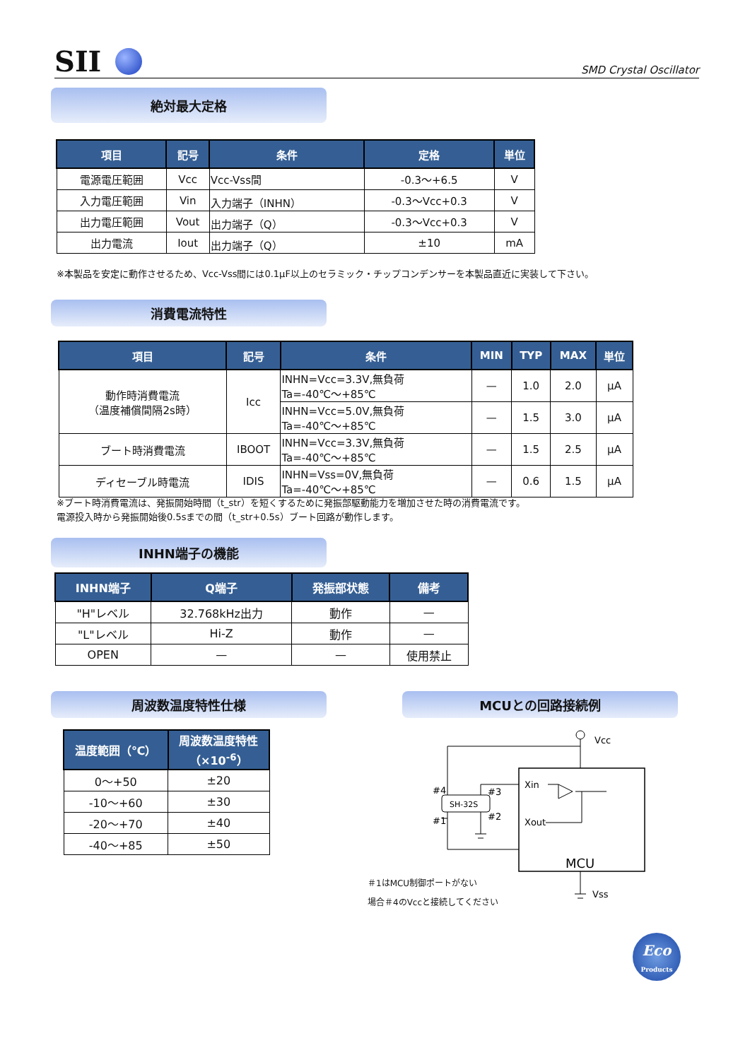SII
SMD Crystal Oscillator
絶対最大定格
| 項目 | 記号 | 条件 | 定格 | 単位 |
| --- | --- | --- | --- | --- |
| 電源電圧範囲 | Vcc | Vcc-Vss間 | -0.3～+6.5 | V |
| 入力電圧範囲 | Vin | 入力端子（INHN） | -0.3～Vcc+0.3 | V |
| 出力電圧範囲 | Vout | 出力端子（Q） | -0.3～Vcc+0.3 | V |
| 出力電流 | Iout | 出力端子（Q） | ±10 | mA |
※本製品を安定に動作させるため、Vcc-Vss間には0.1μF以上のセラミック・チップコンデンサーを本製品直近に実装して下さい。
消費電流特性
| 項目 | 記号 | 条件 | MIN | TYP | MAX | 単位 |
| --- | --- | --- | --- | --- | --- | --- |
| 動作時消費電流 （温度補償間隔2s時） | Icc | INHN=Vcc=3.3V,無負荷 Ta=-40℃～+85℃ | — | 1.0 | 2.0 | μA |
| | | INHN=Vcc=5.0V,無負荷 Ta=-40℃～+85℃ | — | 1.5 | 3.0 | μA |
| ブート時消費電流 | IBOOT | INHN=Vcc=3.3V,無負荷 Ta=-40℃～+85℃ | — | 1.5 | 2.5 | μA |
| ディセーブル時電流 | IDIS | INHN=Vss=0V,無負荷 Ta=-40℃～+85℃ | — | 0.6 | 1.5 | μA |
※ブート時消費電流は、発振開始時間（t_str）を短くするために発振部駆動能力を増加させた時の消費電流です。
電源投入時から発振開始後0.5sまでの間（t_str+0.5s）ブート回路が動作します。
INHN端子の機能
| INHN端子 | Q端子 | 発振部状態 | 備考 |
| --- | --- | --- | --- |
| "H"レベル | 32.768kHz出力 | 動作 | — |
| "L"レベル | Hi-Z | 動作 | — |
| OPEN | — | — | 使用禁止 |
周波数温度特性仕様 MCUとの回路接続例
| 温度範囲（℃） | 周波数温度特性 （×10<sup>-6</sup>） |
| --- | --- |
| 0～+50 | ±20 |
| -10～+60 | ±30 |
| -20～+70 | ±40 |
| -40～+85 | ±50 |
Vcc
SH-32S
#4
#1
#3
#2
Xin
Xout
MCU
Vss
＃1はMCU制御ポートがない
場合＃4のVccと接続してください
Eco
Products